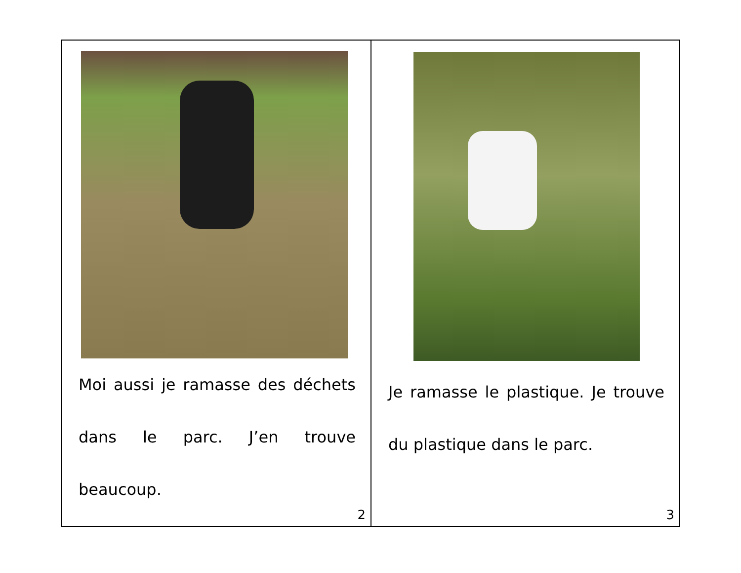Moi aussi je ramasse des déchets dans le parc. J’en trouve beaucoup.
2
Je ramasse le plastique. Je trouve du plastique dans le parc.
3